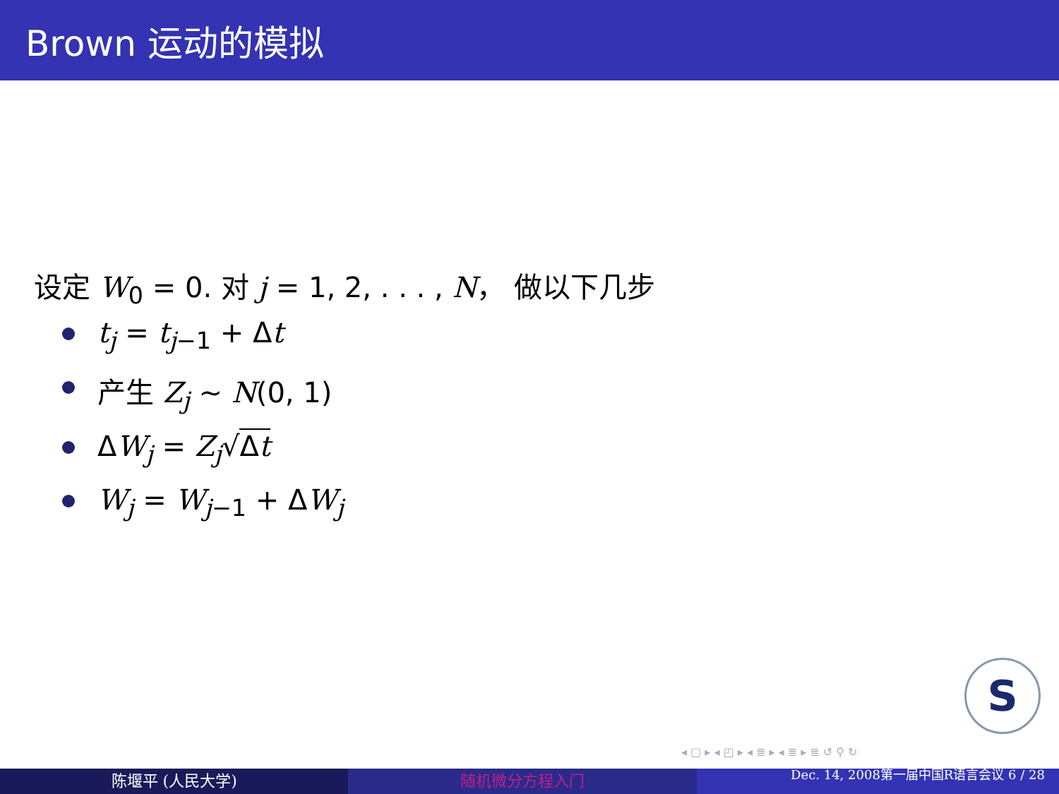Brown 运动的模拟
设定 W<sub>0</sub> = 0. 对 j = 1, 2, . . . , N， 做以下几步
t<sub>j</sub> = t<sub>j</sub><sub>−1</sub> + Δt
产生 Z<sub>j</sub> ∼ N(0, 1)
ΔW<sub>j</sub> = Z<sub>j</sub>√Δt
W<sub>j</sub> = W<sub>j</sub><sub>−1</sub> + ΔW<sub>j</sub>
S
◂ ▢ ▸ ◂ ◰ ▸ ◂ ≣ ▸ ◂ ≣ ▸ ≣ ↺ ⚲ ↻
陈堰平 (人民大学) 随机微分方程入门
Dec. 14, 2008第一届中国R语言会议 6 / 28